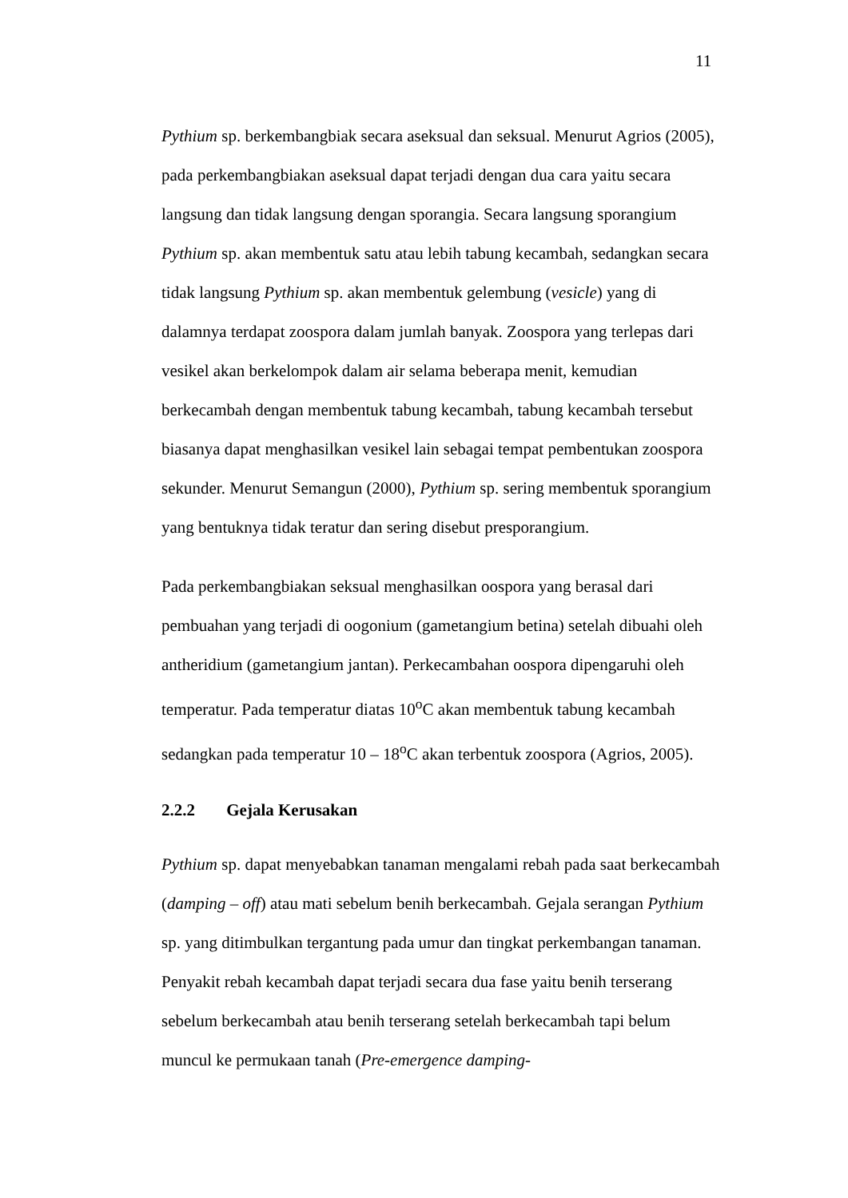11
Pythium sp. berkembangbiak secara aseksual dan seksual. Menurut Agrios (2005), pada perkembangbiakan aseksual dapat terjadi dengan dua cara yaitu secara langsung dan tidak langsung dengan sporangia. Secara langsung sporangium Pythium sp. akan membentuk satu atau lebih tabung kecambah, sedangkan secara tidak langsung Pythium sp. akan membentuk gelembung (vesicle) yang di dalamnya terdapat zoospora dalam jumlah banyak. Zoospora yang terlepas dari vesikel akan berkelompok dalam air selama beberapa menit, kemudian berkecambah dengan membentuk tabung kecambah, tabung kecambah tersebut biasanya dapat menghasilkan vesikel lain sebagai tempat pembentukan zoospora sekunder. Menurut Semangun (2000), Pythium sp. sering membentuk sporangium yang bentuknya tidak teratur dan sering disebut presporangium.
Pada perkembangbiakan seksual menghasilkan oospora yang berasal dari pembuahan yang terjadi di oogonium (gametangium betina) setelah dibuahi oleh antheridium (gametangium jantan). Perkecambahan oospora dipengaruhi oleh temperatur. Pada temperatur diatas 10<sup>o</sup>C akan membentuk tabung kecambah sedangkan pada temperatur 10 – 18<sup>o</sup>C akan terbentuk zoospora (Agrios, 2005).
2.2.2 Gejala Kerusakan
Pythium sp. dapat menyebabkan tanaman mengalami rebah pada saat berkecambah (damping – off) atau mati sebelum benih berkecambah. Gejala serangan Pythium sp. yang ditimbulkan tergantung pada umur dan tingkat perkembangan tanaman. Penyakit rebah kecambah dapat terjadi secara dua fase yaitu benih terserang sebelum berkecambah atau benih terserang setelah berkecambah tapi belum muncul ke permukaan tanah (Pre-emergence damping-